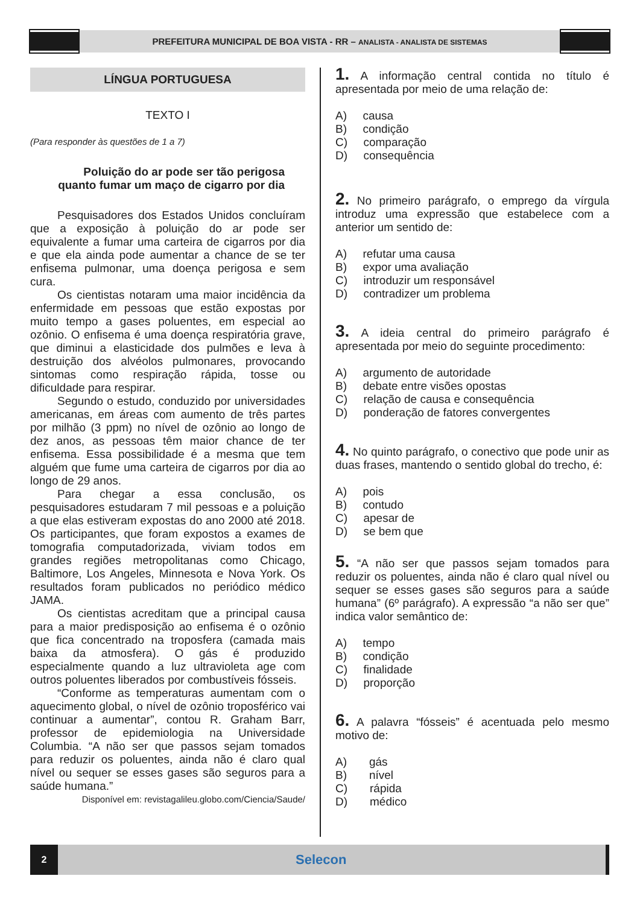PREFEITURA MUNICIPAL DE BOA VISTA - RR – ANALISTA - ANALISTA DE SISTEMAS
LÍNGUA PORTUGUESA
TEXTO I
(Para responder às questões de 1 a 7)
Poluição do ar pode ser tão perigosa
quanto fumar um maço de cigarro por dia
Pesquisadores dos Estados Unidos concluíram que a exposição à poluição do ar pode ser equivalente a fumar uma carteira de cigarros por dia e que ela ainda pode aumentar a chance de se ter enfisema pulmonar, uma doença perigosa e sem cura.
Os cientistas notaram uma maior incidência da enfermidade em pessoas que estão expostas por muito tempo a gases poluentes, em especial ao ozônio. O enfisema é uma doença respiratória grave, que diminui a elasticidade dos pulmões e leva à destruição dos alvéolos pulmonares, provocando sintomas como respiração rápida, tosse ou dificuldade para respirar.
Segundo o estudo, conduzido por universidades americanas, em áreas com aumento de três partes por milhão (3 ppm) no nível de ozônio ao longo de dez anos, as pessoas têm maior chance de ter enfisema. Essa possibilidade é a mesma que tem alguém que fume uma carteira de cigarros por dia ao longo de 29 anos.
Para chegar a essa conclusão, os pesquisadores estudaram 7 mil pessoas e a poluição a que elas estiveram expostas do ano 2000 até 2018. Os participantes, que foram expostos a exames de tomografia computadorizada, viviam todos em grandes regiões metropolitanas como Chicago, Baltimore, Los Angeles, Minnesota e Nova York. Os resultados foram publicados no periódico médico JAMA.
Os cientistas acreditam que a principal causa para a maior predisposição ao enfisema é o ozônio que fica concentrado na troposfera (camada mais baixa da atmosfera). O gás é produzido especialmente quando a luz ultravioleta age com outros poluentes liberados por combustíveis fósseis.
“Conforme as temperaturas aumentam com o aquecimento global, o nível de ozônio troposférico vai continuar a aumentar”, contou R. Graham Barr, professor de epidemiologia na Universidade Columbia. “A não ser que passos sejam tomados para reduzir os poluentes, ainda não é claro qual nível ou sequer se esses gases são seguros para a saúde humana.”
Disponível em: revistagalileu.globo.com/Ciencia/Saude/
1. A informação central contida no título é apresentada por meio de uma relação de:
A) causa
B) condição
C) comparação
D) consequência
2. No primeiro parágrafo, o emprego da vírgula introduz uma expressão que estabelece com a anterior um sentido de:
A) refutar uma causa
B) expor uma avaliação
C) introduzir um responsável
D) contradizer um problema
3. A ideia central do primeiro parágrafo é apresentada por meio do seguinte procedimento:
A) argumento de autoridade
B) debate entre visões opostas
C) relação de causa e consequência
D) ponderação de fatores convergentes
4. No quinto parágrafo, o conectivo que pode unir as duas frases, mantendo o sentido global do trecho, é:
A) pois
B) contudo
C) apesar de
D) se bem que
5. “A não ser que passos sejam tomados para reduzir os poluentes, ainda não é claro qual nível ou sequer se esses gases são seguros para a saúde humana” (6º parágrafo). A expressão “a não ser que” indica valor semântico de:
A) tempo
B) condição
C) finalidade
D) proporção
6. A palavra “fósseis” é acentuada pelo mesmo motivo de:
A) gás
B) nível
C) rápida
D) médico
2
Selecon